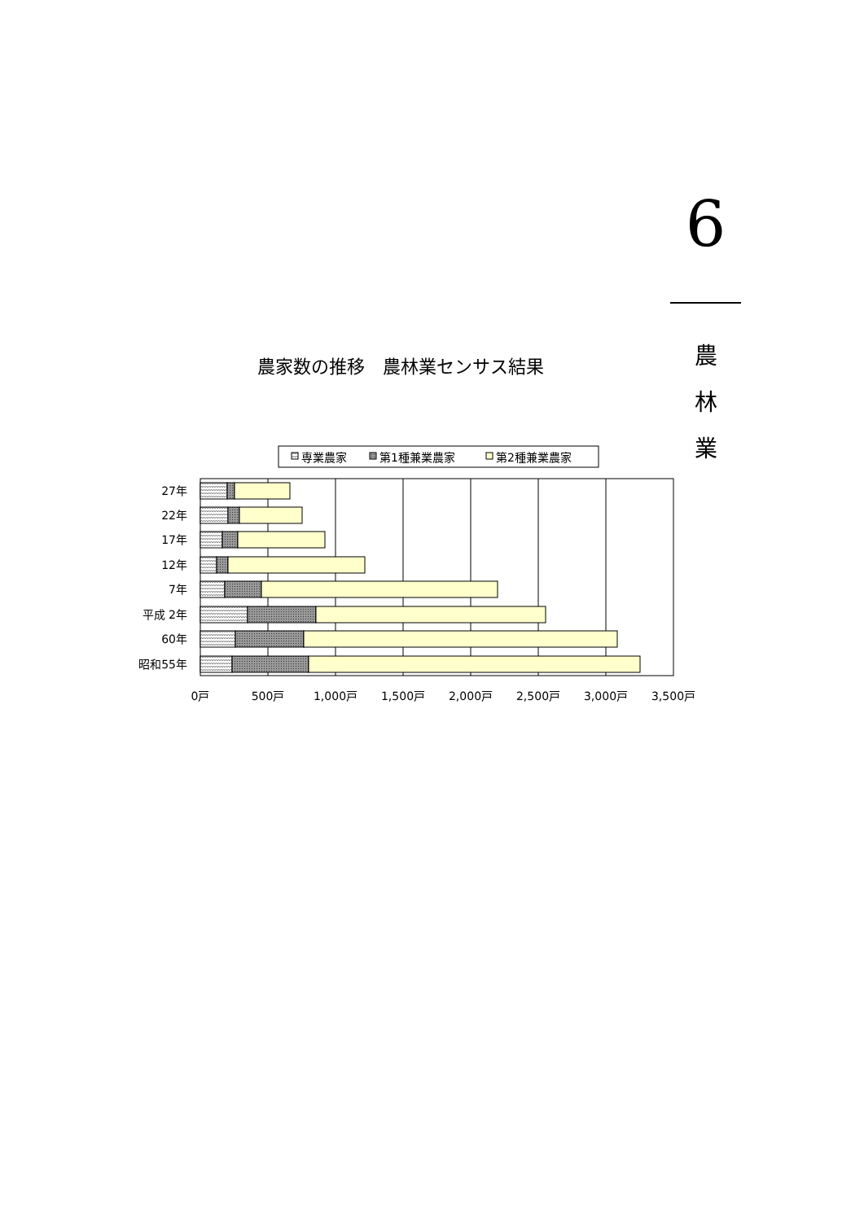6
農
林
業
農家数の推移　農林業センサス結果
専業農家
第1種兼業農家
第2種兼業農家
27年
22年
17年
12年
7年
平成 2年
60年
昭和55年
0戸
500戸
1,000戸
1,500戸
2,000戸
2,500戸
3,000戸
3,500戸